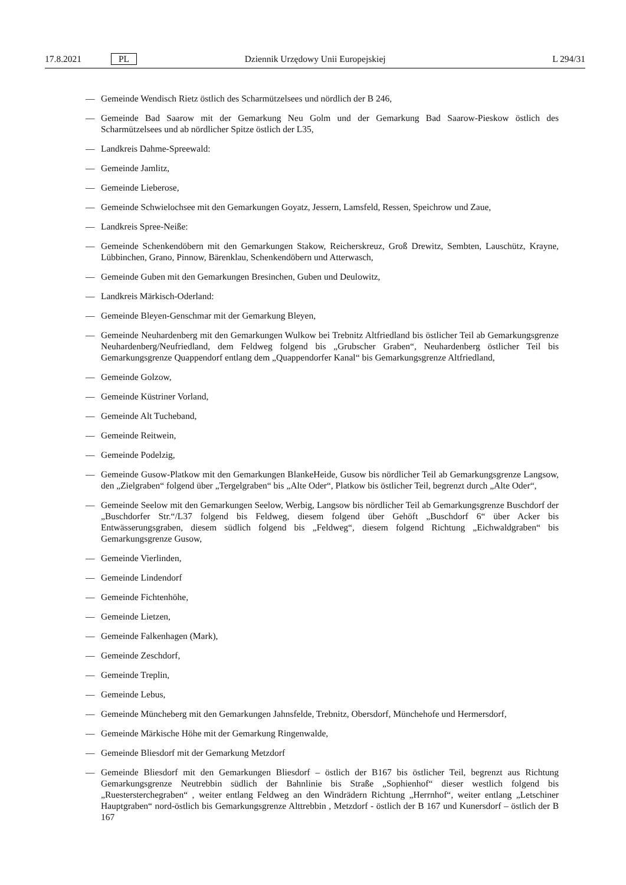17.8.2021 PL Dziennik Urzędowy Unii Europejskiej L 294/31
— Gemeinde Wendisch Rietz östlich des Scharmützelsees und nördlich der B 246,
— Gemeinde Bad Saarow mit der Gemarkung Neu Golm und der Gemarkung Bad Saarow-Pieskow östlich des Scharmützelsees und ab nördlicher Spitze östlich der L35,
— Landkreis Dahme-Spreewald:
— Gemeinde Jamlitz,
— Gemeinde Lieberose,
— Gemeinde Schwielochsee mit den Gemarkungen Goyatz, Jessern, Lamsfeld, Ressen, Speichrow und Zaue,
— Landkreis Spree-Neiße:
— Gemeinde Schenkendöbern mit den Gemarkungen Stakow, Reicherskreuz, Groß Drewitz, Sembten, Lauschütz, Krayne, Lübbinchen, Grano, Pinnow, Bärenklau, Schenkendöbern und Atterwasch,
— Gemeinde Guben mit den Gemarkungen Bresinchen, Guben und Deulowitz,
— Landkreis Märkisch-Oderland:
— Gemeinde Bleyen-Genschmar mit der Gemarkung Bleyen,
— Gemeinde Neuhardenberg mit den Gemarkungen Wulkow bei Trebnitz Altfriedland bis östlicher Teil ab Gemarkungsgrenze Neuhardenberg/Neufriedland, dem Feldweg folgend bis „Grubscher Graben“, Neuhardenberg östlicher Teil bis Gemarkungsgrenze Quappendorf entlang dem „Quappendorfer Kanal“ bis Gemarkungsgrenze Altfriedland,
— Gemeinde Golzow,
— Gemeinde Küstriner Vorland,
— Gemeinde Alt Tucheband,
— Gemeinde Reitwein,
— Gemeinde Podelzig,
— Gemeinde Gusow-Platkow mit den Gemarkungen BlankeHeide, Gusow bis nördlicher Teil ab Gemarkungsgrenze Langsow, den „Zielgraben“ folgend über „Tergelgraben“ bis „Alte Oder“, Platkow bis östlicher Teil, begrenzt durch „Alte Oder“,
— Gemeinde Seelow mit den Gemarkungen Seelow, Werbig, Langsow bis nördlicher Teil ab Gemarkungsgrenze Buschdorf der „Buschdorfer Str.“/L37 folgend bis Feldweg, diesem folgend über Gehöft „Buschdorf 6“ über Acker bis Entwässerungsgraben, diesem südlich folgend bis „Feldweg“, diesem folgend Richtung „Eichwaldgraben“ bis Gemarkungsgrenze Gusow,
— Gemeinde Vierlinden,
— Gemeinde Lindendorf
— Gemeinde Fichtenhöhe,
— Gemeinde Lietzen,
— Gemeinde Falkenhagen (Mark),
— Gemeinde Zeschdorf,
— Gemeinde Treplin,
— Gemeinde Lebus,
— Gemeinde Müncheberg mit den Gemarkungen Jahnsfelde, Trebnitz, Obersdorf, Münchehofe und Hermersdorf,
— Gemeinde Märkische Höhe mit der Gemarkung Ringenwalde,
— Gemeinde Bliesdorf mit der Gemarkung Metzdorf
— Gemeinde Bliesdorf mit den Gemarkungen Bliesdorf – östlich der B167 bis östlicher Teil, begrenzt aus Richtung Gemarkungsgrenze Neutrebbin südlich der Bahnlinie bis Straße „Sophienhof“ dieser westlich folgend bis „Ruestersterchegraben“ , weiter entlang Feldweg an den Windrädern Richtung „Herrnhof“, weiter entlang „Letschiner Hauptgraben“ nord-östlich bis Gemarkungsgrenze Alttrebbin , Metzdorf - östlich der B 167 und Kunersdorf – östlich der B 167